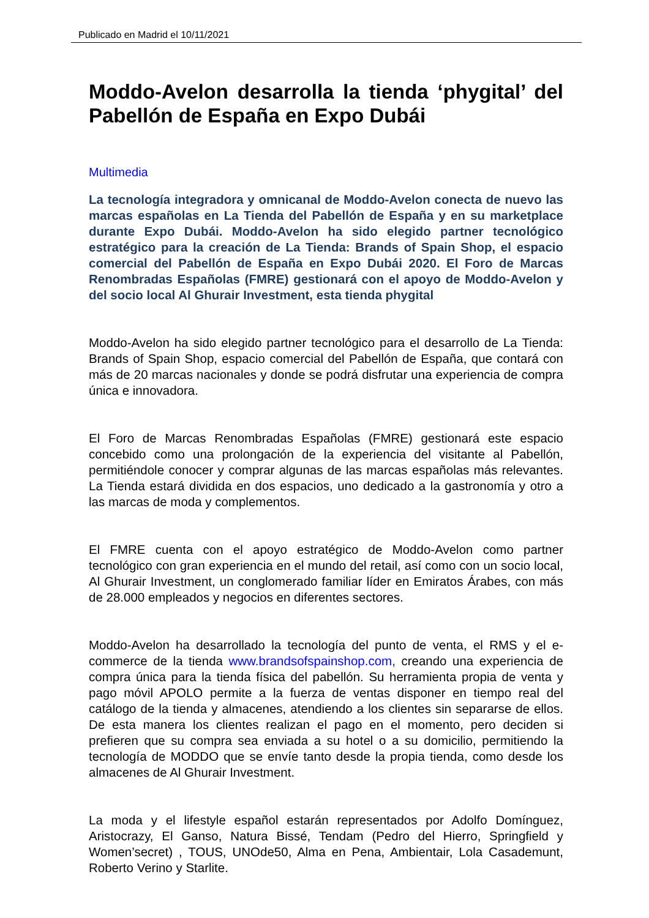Publicado en Madrid el 10/11/2021
Moddo-Avelon desarrolla la tienda ‘phygital’ del Pabellón de España en Expo Dubái
Multimedia
La tecnología integradora y omnicanal de Moddo-Avelon conecta de nuevo las marcas españolas en La Tienda del Pabellón de España y en su marketplace durante Expo Dubái. Moddo-Avelon ha sido elegido partner tecnológico estratégico para la creación de La Tienda: Brands of Spain Shop, el espacio comercial del Pabellón de España en Expo Dubái 2020. El Foro de Marcas Renombradas Españolas (FMRE) gestionará con el apoyo de Moddo-Avelon y del socio local Al Ghurair Investment, esta tienda phygital
Moddo-Avelon ha sido elegido partner tecnológico para el desarrollo de La Tienda: Brands of Spain Shop, espacio comercial del Pabellón de España, que contará con más de 20 marcas nacionales y donde se podrá disfrutar una experiencia de compra única e innovadora.
El Foro de Marcas Renombradas Españolas (FMRE) gestionará este espacio concebido como una prolongación de la experiencia del visitante al Pabellón, permitiéndole conocer y comprar algunas de las marcas españolas más relevantes. La Tienda estará dividida en dos espacios, uno dedicado a la gastronomía y otro a las marcas de moda y complementos.
El FMRE cuenta con el apoyo estratégico de Moddo-Avelon como partner tecnológico con gran experiencia en el mundo del retail, así como con un socio local, Al Ghurair Investment, un conglomerado familiar líder en Emiratos Árabes, con más de 28.000 empleados y negocios en diferentes sectores.
Moddo-Avelon ha desarrollado la tecnología del punto de venta, el RMS y el e-commerce de la tienda www.brandsofspainshop.com, creando una experiencia de compra única para la tienda física del pabellón. Su herramienta propia de venta y pago móvil APOLO permite a la fuerza de ventas disponer en tiempo real del catálogo de la tienda y almacenes, atendiendo a los clientes sin separarse de ellos. De esta manera los clientes realizan el pago en el momento, pero deciden si prefieren que su compra sea enviada a su hotel o a su domicilio, permitiendo la tecnología de MODDO que se envíe tanto desde la propia tienda, como desde los almacenes de Al Ghurair Investment.
La moda y el lifestyle español estarán representados por Adolfo Domínguez, Aristocrazy, El Ganso, Natura Bissé, Tendam (Pedro del Hierro, Springfield y Women’secret) , TOUS, UNOde50, Alma en Pena, Ambientair, Lola Casademunt, Roberto Verino y Starlite.